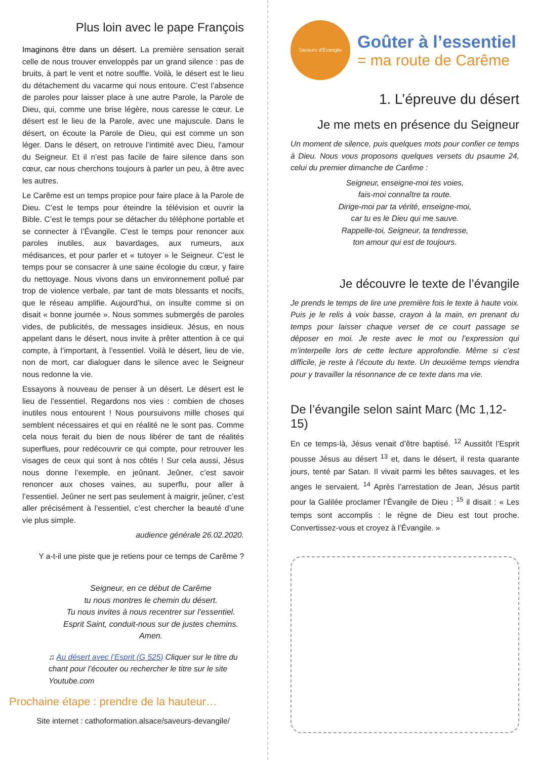Plus loin avec le pape François
Imaginons être dans un désert. La première sensation serait celle de nous trouver enveloppés par un grand silence : pas de bruits, à part le vent et notre souffle. Voilà, le désert est le lieu du détachement du vacarme qui nous entoure. C’est l’absence de paroles pour laisser place à une autre Parole, la Parole de Dieu, qui, comme une brise légère, nous caresse le cœur. Le désert est le lieu de la Parole, avec une majuscule. Dans le désert, on écoute la Parole de Dieu, qui est comme un son léger. Dans le désert, on retrouve l’intimité avec Dieu, l’amour du Seigneur. Et il n’est pas facile de faire silence dans son cœur, car nous cherchons toujours à parler un peu, à être avec les autres.
Le Carême est un temps propice pour faire place à la Parole de Dieu. C’est le temps pour éteindre la télévision et ouvrir la Bible. C’est le temps pour se détacher du téléphone portable et se connecter à l’Évangile. C’est le temps pour renoncer aux paroles inutiles, aux bavardages, aux rumeurs, aux médisances, et pour parler et « tutoyer » le Seigneur. C’est le temps pour se consacrer à une saine écologie du cœur, y faire du nettoyage. Nous vivons dans un environnement pollué par trop de violence verbale, par tant de mots blessants et nocifs, que le réseau amplifie. Aujourd’hui, on insulte comme si on disait « bonne journée ». Nous sommes submergés de paroles vides, de publicités, de messages insidieux. Jésus, en nous appelant dans le désert, nous invite à prêter attention à ce qui compte, à l’important, à l’essentiel. Voilà le désert, lieu de vie, non de mort, car dialoguer dans le silence avec le Seigneur nous redonne la vie.
Essayons à nouveau de penser à un désert. Le désert est le lieu de l’essentiel. Regardons nos vies : combien de choses inutiles nous entourent ! Nous poursuivons mille choses qui semblent nécessaires et qui en réalité ne le sont pas. Comme cela nous ferait du bien de nous libérer de tant de réalités superflues, pour redécouvrir ce qui compte, pour retrouver les visages de ceux qui sont à nos côtés ! Sur cela aussi, Jésus nous donne l’exemple, en jeûnant. Jeûner, c’est savoir renoncer aux choses vaines, au superflu, pour aller à l’essentiel. Jeûner ne sert pas seulement à maigrir, jeûner, c’est aller précisément à l’essentiel, c’est chercher la beauté d’une vie plus simple.
audience générale 26.02.2020.
Y a-t-il une piste que je retiens pour ce temps de Carême ?
Seigneur, en ce début de Carême
tu nous montres le chemin du désert.
Tu nous invites à nous recentrer sur l’essentiel.
Esprit Saint, conduit-nous sur de justes chemins.
Amen.
♫ Au désert avec l’Esprit (G 525) Cliquer sur le titre du chant pour l’écouter ou rechercher le titre sur le site Youtube.com
Prochaine étape : prendre de la hauteur…
Site internet : cathoformation.alsace/saveurs-devangile/
Saveurs d’Évangile
Goûter à l’essentiel
= ma route de Carême
1. L’épreuve du désert
Je me mets en présence du Seigneur
Un moment de silence, puis quelques mots pour confier ce temps à Dieu. Nous vous proposons quelques versets du psaume 24, celui du premier dimanche de Carême :
Seigneur, enseigne-moi tes voies,
fais-moi connaître ta route.
Dirige-moi par ta vérité, enseigne-moi,
car tu es le Dieu qui me sauve.
Rappelle-toi, Seigneur, ta tendresse,
ton amour qui est de toujours.
Je découvre le texte de l’évangile
Je prends le temps de lire une première fois le texte à haute voix. Puis je le relis à voix basse, crayon à la main, en prenant du temps pour laisser chaque verset de ce court passage se déposer en moi. Je reste avec le mot ou l’expression qui m’interpelle lors de cette lecture approfondie. Même si c’est difficile, je reste à l’écoute du texte. Un deuxième temps viendra pour y travailler la résonnance de ce texte dans ma vie.
De l’évangile selon saint Marc (Mc 1,12-15)
En ce temps-là, Jésus venait d’être baptisé. <sup>12</sup> Aussitôt l’Esprit pousse Jésus au désert <sup>13</sup> et, dans le désert, il resta quarante jours, tenté par Satan. Il vivait parmi les bêtes sauvages, et les anges le servaient. <sup>14</sup> Après l’arrestation de Jean, Jésus partit pour la Galilée proclamer l’Évangile de Dieu ; <sup>15</sup> il disait : « Les temps sont accomplis : le règne de Dieu est tout proche. Convertissez-vous et croyez à l’Évangile. »